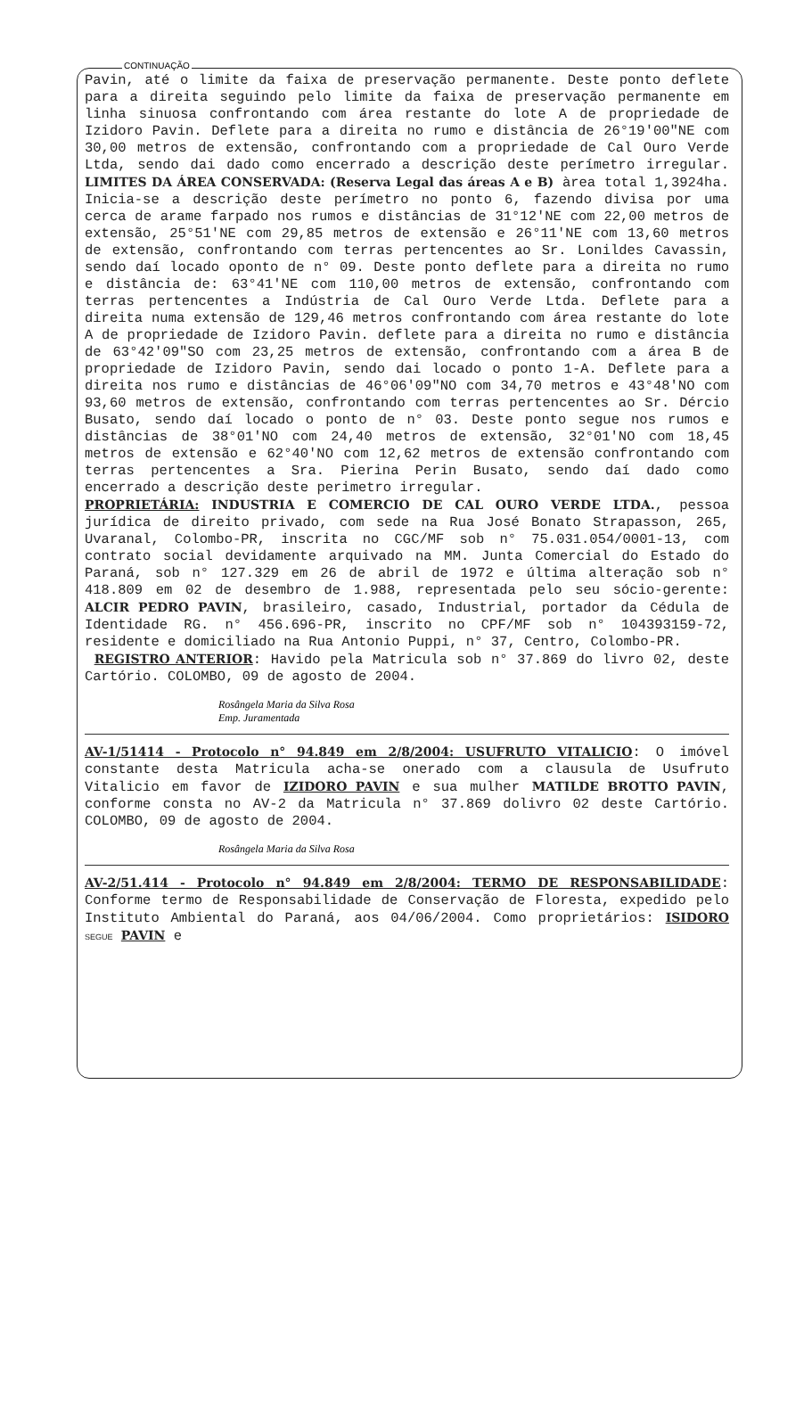CONTINUAÇÃO
Pavin, até o limite da faixa de preservação permanente. Deste ponto deflete para a direita seguindo pelo limite da faixa de preservação permanente em linha sinuosa confrontando com área restante do lote A de propriedade de Izidoro Pavin. Deflete para a direita no rumo e distância de 26°19'00"NE com 30,00 metros de extensão, confrontando com a propriedade de Cal Ouro Verde Ltda, sendo dai dado como encerrado a descrição deste perímetro irregular. LIMITES DA ÁREA CONSERVADA: (Reserva Legal das áreas A e B) àrea total 1,3924ha. Inicia-se a descrição deste perímetro no ponto 6, fazendo divisa por uma cerca de arame farpado nos rumos e distâncias de 31°12'NE com 22,00 metros de extensão, 25°51'NE com 29,85 metros de extensão e 26°11'NE com 13,60 metros de extensão, confrontando com terras pertencentes ao Sr. Lonildes Cavassin, sendo daí locado oponto de n° 09. Deste ponto deflete para a direita no rumo e distância de: 63°41'NE com 110,00 metros de extensão, confrontando com terras pertencentes a Indústria de Cal Ouro Verde Ltda. Deflete para a direita numa extensão de 129,46 metros confrontando com área restante do lote A de propriedade de Izidoro Pavin. deflete para a direita no rumo e distância de 63°42'09"SO com 23,25 metros de extensão, confrontando com a área B de propriedade de Izidoro Pavin, sendo dai locado o ponto 1-A. Deflete para a direita nos rumo e distâncias de 46°06'09"NO com 34,70 metros e 43°48'NO com 93,60 metros de extensão, confrontando com terras pertencentes ao Sr. Dércio Busato, sendo daí locado o ponto de n° 03. Deste ponto segue nos rumos e distâncias de 38°01'NO com 24,40 metros de extensão, 32°01'NO com 18,45 metros de extensão e 62°40'NO com 12,62 metros de extensão confrontando com terras pertencentes a Sra. Pierina Perin Busato, sendo daí dado como encerrado a descrição deste perimetro irregular.
PROPRIETÁRIA: INDUSTRIA E COMERCIO DE CAL OURO VERDE LTDA., pessoa jurídica de direito privado, com sede na Rua José Bonato Strapasson, 265, Uvaranal, Colombo-PR, inscrita no CGC/MF sob n° 75.031.054/0001-13, com contrato social devidamente arquivado na MM. Junta Comercial do Estado do Paraná, sob n° 127.329 em 26 de abril de 1972 e última alteração sob n° 418.809 em 02 de desembro de 1.988, representada pelo seu sócio-gerente: ALCIR PEDRO PAVIN, brasileiro, casado, Industrial, portador da Cédula de Identidade RG. n° 456.696-PR, inscrito no CPF/MF sob n° 104393159-72, residente e domiciliado na Rua Antonio Puppi, n° 37, Centro, Colombo-PR.
REGISTRO ANTERIOR: Havido pela Matricula sob n° 37.869 do livro 02, deste Cartório. COLOMBO, 09 de agosto de 2004.
Rosângela Maria da Silva Rosa
Emp. Juramentada
AV-1/51414 - Protocolo n° 94.849 em 2/8/2004: USUFRUTO VITALICIO: O imóvel constante desta Matricula acha-se onerado com a clausula de Usufruto Vitalicio em favor de IZIDORO PAVIN e sua mulher MATILDE BROTTO PAVIN, conforme consta no AV-2 da Matricula n° 37.869 dolivro 02 deste Cartório. COLOMBO, 09 de agosto de 2004.
Rosângela Maria da Silva Rosa
AV-2/51.414 - Protocolo n° 94.849 em 2/8/2004: TERMO DE RESPONSABILIDADE: Conforme termo de Responsabilidade de Conservação de Floresta, expedido pelo Instituto Ambiental do Paraná, aos 04/06/2004. Como proprietários: ISIDORO SEGUE PAVIN e